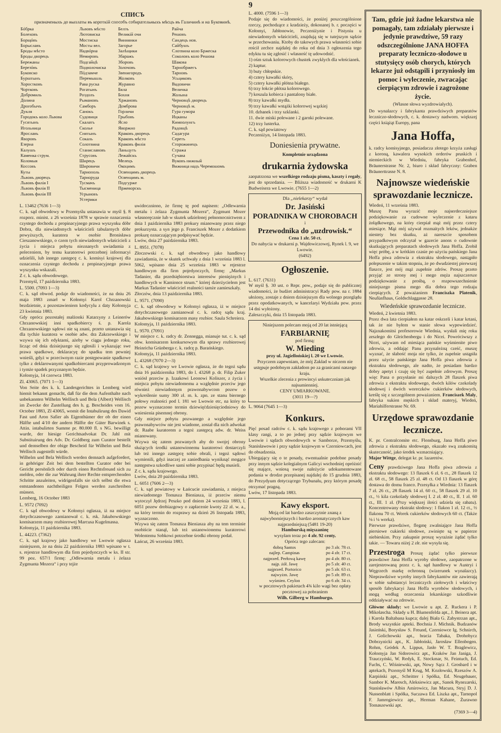9
СПИСЪ
призначеныхъ до выплаты въ короткій способъ собирательныхъ мѣсцъ въ Галичинѣ и на Буковинѣ.
| Бóбрка Болеховъ Борщóвъ Борыславъ Броды мѣсто Броды дворецъ Бережаны Березóвъ Буковско Бурштынъ Хоростковъ Чортковъ Добромиль Долина Дрогобычъ Дукля Городокъ коло Львова Гусятынъ Игольница Ярославъ Яворовъ Езерна Калушъ Каменка струм. Коломыя Коссовъ Куты Львовъ дворецъ Львовъ филія I Львовъ филія II Львовъ филія III | Львовъ мѣсто Лютовиска Мостиска Мосты вел. Надвóрна Немировъ Подгайцѣ Подволочиска Пóдзамче Перемышль Рава руска Рогатынъ Роздолъ Рымановъ Самборъ Санокъ Судовиця Скалатъ Сколье Снятынъ Сокаль Солотвина Станиславовъ Струсовъ Ширецъ Шировичи Тарнополь Тарноруда Тусмачъ Тысменица Угрыновъ Устерики | Белзъ Великій очи Виннянки Загорье Залѣщики Збаражъ Зборовъ Золочовъ Звенигородъ Жолковъ Журавно Бяла Бохня Хржановъ Домброва Горличи Грыбовъ Ясло Яворжно Краковъ дворецъ Краковъ мѣсто Краковъ филія Ланьцутъ Лежайскъ Мелецъ Окоцимъ Освенцимъ дворецъ Освенцимъ м. Подгуржe Пржеворскъ | Райча Решовъ Сандецъ нов. Сайбушъ Слотвина коло Бржеска Соколовъ коло Решова Шакова Тарнобржегъ Тарновъ Усьциковъ Вадовичи Величка Жолына Черновцѣ дворецъ Черновцѣ м. Гура гуморa Ицканы Кимполунгъ Радовцѣ Садагура Серетъ Сторожинецъ Стража Сучава Вуковъ нижный Вижница надъ Черемошомъ |
L. 13462 (7636 1—3)
C. k. sąd obwodowy w Przemyślu ustanawia w myśl §. 8 rozporz. minist. z 26 września 1878 w sprawie oznaczenia czystego dochodu z propinacyjnego prawa wyszynku dóbr Dobra, dla niewiadomych właścicieli tabularnych dóbr powyższych, kuratora w osobie Bronisława Cieszanowskiego, o czem tych niewiadomych właścicieli z życia i miejsca pobytu nieznanych uwiadamia z poleceniem, by temu kuratorowi potrzebnej informacyi udzielili, lub innego zastępcę c. k. komisyi krajowej dla oznaczenia czystego dochodu z propinacyjnego prawa wyszynku wskazali.
Z c. k. sądu obwodowego.
Przemyśl, 17 października 1883.
L. 5500. (7093 1—3)
C. k. sąd obwod. podaje do wiadomości, że na dniu 26 maja 1883 zmarł w Kołomyi Karol Chrzanowski bezdzietnie, z pozostawieniem kodycylu z daty Kołomyja 23 kwietnia 1883.
Gdy oprócz pozostałej małżonki Katarzyny z Leinerów Chrzanowskiej inni spadkobiercy ś. p. Karola Chrzanowskiego sądowi nie są znani, przeto ustanawia się dla tychże kuratora w osobie adw. dra Zakrzewskiego i wzywa się ich edyktami, ażeby w ciągu jednego roku, licząc od dnia dzisiejszego się zgłosili i wykazując swe prawa spadkowe, deklaracyę do spadku tem pewniej wnieśli, gdyż w przeciwnym razie postępowanie spadkowe tylko z deklarowanymi spadkobiercami przyprowadzonym i tymże spadek przyznanym będzie.
Kołomyja, 14 czerwca 1883.
Zl. 43065. (7071 1—3)
Von Seite des k. k. Landesgerichtes in Lemberg wird hiemit bekannt gemacht, daß für die dem Aufenthalte nach unbekannten Wilhelm Wellisch und Bela (Albert) Wellisch im Zwecke der Zustellung des h. g. Bescheides vom 16. October 1883, Zl 43065, womit die Intabulirung des Dawid Fast und Aron Safier als Eigenthümer der ob der einen Hälfte und 4/10 der andern Hälfte der Güter Barwinek s. Attin. intabulirten Summe pr. 80.000 fl. s NG. bewilligt wurde, der hiesige Gerichtsadvokat Dr. Jahl mit Substituirung des Adv. Dr. Goldberg zum Curator bestellt und demselben der obige Bescheid für Wilhelm und Bela Wellisch zugestellt würde.
Wilhelm und Bela Wellisch werden demnach aufgefordert, in gehöriger Zeit bei dem bestellten Curator oder bei Gericht persönlich oder durch einen Rechtsfreund sich zu melden, oder die zur Wahrung ihrer Rechte entsprechenden Schritte anzuleiten, widrigenfalls sie sich selbst die etwa entstandenen nachtheiligen Folgen werden zuschreiben müssen.
Lemberg, 16 October 1883
L. 9572 (7092)
C. k sąd obwodowy w Kołomyi ogłasza, iż na miejsce dotychczasowego zamianował c. k. rsk. Jakubowskiego komisarzem masy rozbiorowej Marcusa Kugelmassa.
Kołomyja, 11 października 1883.
L. 44223. (7362)
C. k. sąd krajowy jako handlowy we Lwowie ogłasza niniejszem, że na dniu 22 października 1883 wpisano w t. s. rejestrze handlowym dla firm pojedynczych w ks. II str. 99 poz. 657/1 firmę: „Odlewarnia metalu i żelaza Zygmunta Mozera“ i przy tejże
uwidoczniono, że firmę tę pod napisem: „Odlewarnia metalu i żelaza Zygmunta Mozera“, Zygmunt Mozer własnoręcznie lub w skutek udzielonej pełnomocnictwem z dnia 1 października 1883 prokury mianowany przez niego prokurzysta. a syn jego p. Franciszek Mozer z dodatkiem prokurę oznaczającym podpisywać będzie.
Lwów, dnia 27 października 1883.
L. 8951. (7078)
Złoczowski c. k. sąd obwodowy jako handlowy zawiadamia, że w skutek uchwały z dnia 1 września 1883 l. 5062, wpisano dnia 25 września 1883 w rejestrze handlowym dla firm pojedynczych, firmę: „Markus Tadanier, dla przedsiębiorstwa interesów pieniężnych i handlowych w Kamionce strum.“ której dzierżycielem jest Markus Tadanier właściciel realności tamże zamieszkały.
Złoczów, dnia 13 października 1883.
L. 9571. (7090)
C. k. sąd obwodowy w Kołomyi ogłasza, iż w miejsce dotychczasowego zamianował c. k. radcę sądu kraj. Jakubowskiego komisarzem masy rozbior. Saula Schreiera.
Kołomyja, 11 października 1883.
L. 9570. (7091)
W miejsce c. k. radcy dr. Zennegga, mianuje tut. c. k. sąd obw. komisarzem konkursowym dla sprawy rozbiorowej Heinricha Grünberga c. k. radcę p. Barańskiego.
Kołomyja, 11 października 1883.
L. 43268 (7070 2—3)
C. k. sąd krajowy we Lwowie ogłasza, że do tegoż sądu dnia 16 października 1883, do l. 43268 p. dr. Filip Zuker wniósł przeciw p. Izaakowi Leonowi Koliszer, z życia i miejsca pobytu niewiadomemu a względnie przeciw jego również niewiadomym prawonabywcom pozew o wykreślenie sumy 300 zł. m. k. zpn. ze stanu biernego połowy realności pod l. 181 we Lwowie etc, na który to pozew wyznaczono termin dziewięćdziesięciodniowy do wniesienia pisemnej obrony.
Gdy miejsce pobytu pozwanego a względnie jego prawonabywców nie jest wiadome, został dla nich adwokat dr. Raabe kuratorem a tegoż zastępcą adw. dr. Weiss mianowany.
Wzywa się zatem pozwanych aby do swojej obrony służących środki ustanowionemu kuratorowi dostarczyli lub też innego zastępcę sobie obrali, i tegoż sądowi wymienili, gdyż inaczej ze zaniedbania wyniknąć mogące następstwa szkodliwe sami sobie przypisać będą musieli.
Z c. k. sądu krajowego.
Lwów, dnia 20 października 1883.
L. 6051 (7606 2—3)
C. k. sąd powiatowy w Łańcucie zawiadamia, z miejsca niewiadomego Tomasza Bieniasza, iż przeciw niemu wytoczył Jędrzej Peszko pod dniem 24 września 1883, l. 6051 pozew drobiazgowy o zapłacenie kwoty 22 zł. w. a., na który termin do rozprawy na dzień 26 listopada 1883, wyznaczono.
Wzywa się zatem Tomasza Bieniasza aby na tem terminie osobiście stanął, lub też ustanowionemu kuratorowi Wolentemu Sobkowi potrzebne środki obrony podał.
Łańcut, 26 września 1883.
L. 4000. (7596 1—3)
Podaje się do wiadomości, że poniżej poszczególnione rzeczy, pochodzące z kradzieży, dokonanej b. r. poczęści w Kołomyi, Jabłonowie, Peczeniżynie i Pistyniu u niewiadomych właścicieli, znajdują się w tutejszym sądzie w przechowaniu. Ktoby do takowych prawa własności sobie rościł zechce najdalej do roku od dnia 3 ogłoszenia tego edyktu tu się zgłosić i własność tę udowodnić.
1) ośm sztuk kolorowych chustek zwykłych dla włościanek.
2) kaptur.
3) buty chłopskie.
4) cztery kawałki skóry,
5) cztery kawałki płótna białego.
6) trzy łokcie płótna kolorowego.
7) koszula kobieca i pantalony białe.
8) trzy kawałki mydła.
9) trzy kawałki wstążki kolorowej wązkiej
10. dzbanek i trzy szklanki.
11. dwie miski polewane i 2 garnki polewane.
12) trzy lusterka.
C. k. sąd powiatowy
Peczeniżyn, 14 listopada 1883.
Doniesienia prywatne.
Kompletnie urządzona
drukarnia żydowska
zaopatrzona we wszelkiego rodzaju pisma, kaszty i regały, jest do sprzedania. — Bliższa wiadomość w drukarni K Budweisera we Lwowie. (7655 1—2)
Dla „nielekarzy“ wydał
Dr. Jasiński
PORADNIKA W CHOROBACH
i
Przewodnika do „uzdrowisk.“
Cena 1 złr. 50 ct.
Do nabycia w drukarni p. Wajdowiczowej, Rynek l. 9, we Lwowie.
(6492)
Ogłoszenie.
L. 617. (7631)
W myśl §. 30 ust. o Repr. pow., podaje się do publicznej wiadomości, że budżet administracyi Rady pow. na r. 1884 ułożony, zostaje z dniem dzisiejszym dla wolnego przeglądu przez opodatkowanych, w kancelaryi Wydziału pow. przez 14 dni wyłożony.
Zaleszczyki, dnia 15 listopada 1883.
Niniejszem polecam moją od 20 lat istniejącą
FARBIARNIĘ
pod firmą:
W. Mieding
przy ul. Jagiellońskiej l. 20 we Lwowie.
Przyczem zapewniam, że mój Zakład w niczem nie ustępuje podobnym zakładom po za granicami naszego kraju.
Wszelkie zlecenia z prowincyi uskuteczniam jak najsumienniej.
CENY UMIARKOWANE.
(3011 19—?)
L. 9064 (7645 1—3)
Konkurs.
Pięć posad radców c. k. sądu krajowego z poborami VII klasy rangi, a to po jednej przy sądzie krajowym we Lwowie i sądach obwodowych w Samborze, Przemyślu, Stanisławowie i przy sądzie krajowym w Czerniowcach, jest do obsadzenia.
Ubiegający się o te posady, ewentualnie podobne posady przy innym sądzie kolegialnym Galicyi wschodniej opróżnić się mające, wniosą swoje należycie udokumentowane podania w drodze przepisanej najdalej do 15 grudnia 1883, do Prezydyum dotyczącego Trybunału, przy którym posadę otrzymać pragną.
Lwów, 17 listopada 1883.
Kawy eksport.
Moją od lat bardzo zaszczytnie znaną z najwyborniejszych i bardzo aromatycznych kaw najprzedniejszą (5481 19-20)
Hamburską mięszaninę
wysyłam teraz po 4 złr. 92 centy.
Oprócz tego zalecam:
| dobrą Santos | po 3 złr. 78 ct. |
| najlep. Campinas | po 4 złr. 17 ct. |
| najprzed. Perłową kawę | po 4 złr. 80 ct. |
| najp. żół. Jawę | po 5 złr. 40 ct. |
| najprzed. Portorico | po 5 złr. 63 ct. |
| najwyżm. Jawę | po 5 złr. 89 ct. |
| wyśmien. Ceylon | po 6 złr. 34 ct. |
w pocztowych pakietach 4¾ kilo wagi bez opłaty pocztowej za pobraniem
Wilh. Gilberg w Hamburgu.
Tam, gdzie już żadne lekarstwa nie pomagały, tam zdziałały pierwsze i jedynie prawdziwe, 59 razy odszczególnione JANA HOFFA preparaty leczniczo-słodowe u stutysięcy osób chorych, których lekarze już odstąpili i przyniosły im pomoc i wyleczenie, zwracając cierpiącym zdrowie i zagrożone życie.
(Własne słowa wyzdrowiałych).
Do wynalazcy i fabrykanta prawdziwych preparatów leczniczo-słodowych, c. k. dostawcy nadworn. większej części książąt Europy, pana
Jana Hoffa,
k. radcy komisyjnego, posiadacza złotego krzyża zasługi z koroną, kawalera wysokich orderów pruskich i niemieckich w Wiedniu, fabryka Grabenhof, Bräunerstrasse Nr. 2, biuro i skład fabryczny: Graben Bräunerttrasse N. 8.
Najnowsze wiedeńskie sprawozdanie lecznicze.
Wiedeń, 11 września 1883.
Muszę Panu wyrazić moje najserdeczniejsze podziękowanie za cudowne wyleczenie z kataru żołądkowego, na który cierpiał mąż mój przez cztery miesiące. Mąż mój używał rozmaitych leków, jednakże niestety bez skutku, aż nareszcie sposobem przypadkowym odczytał w gazecie anons o cudownie skutkujących preparatach słodowych Jana Hoffa. Zrobił więc próbę, a w krótkim czasie po użyciu pańskiego Jana Hoffa piwa zdrowia z ekstraktu słodowego, nastąpiło polepszenie w takim stopniu, że po dwudziestej pierwszej flaszce, jest mój mąż zupełnie zdrów. Proszę przeto przyjąć ze strony mej i mego męża najszczersze podziękowanie z prośbą, o rozpowszechnienie niniejszego pisma mego dla dobra tego rodzaju cierpiących. Z poważaniem Franciszka Platenik, Neufünfhaus, Goldschlaggasse 28.
Wiedeńskie sprawozdanie lecznicze.
Wiedeń, 2 kwietnia 1883.
Przez dwa lata cierpiałem na katar oskrzeli i katar krtani, tak że nie byłem w stanie słowa wypowiedzieć. Najznakomitsi profesorowie Wiednia, wysłali mię roku zeszłego do Gleichenbergu i do Nicei. Powróciwszy z Nicei, używam od miesiąca pańskie wyśmienite piwo zdrowia, a oddając Panu przynależną cześć, muszę wyznać, że słabość moja nie tylko, że zupełnie ustąpiła przez użycie pańskiego Jana Hoffa piwa zdrowia z ekstraktu słodowego, ale nadto, że posiadam bardzo dobry apetyt i czuję się być zupełnie zdrowym. Proszę więc Pana o przysłanie mi dalszych 28 flaszek piwa zdrowia z ekstraktu słodowego, dwóch kilów czekolady słodowej i dwóch woreczków cukierków słodowych, kreślę się z szczególnem poważaniem. Franciszek Maly, fabryka sukien męskich i skład materyj, Wiedeń, Mariahilferstrasse Nr. 69.
Urzędowe sprawozdanie lecznicze.
K. pr. Centralcomite etc. Flensburg, Jana Hoffa piwo zdrowia z ekstraktu słodowego, okazało swą znakomitą skuteczność, jako środek wzmacniający.
Major Wittge, delegat kr. pr. lazaretów.
Ceny prawdziwego Jana Hoffa piwa zdrowia z ekstraktu słodowego: 13 flaszek 6 zł. 6 ct., 28 flaszek 12 zł. 68 ct., 58 flaszek 25 zł. 48 ct. Od 13 flaszek w górę dostawa do domu franco. Przesyłka z Wiednia: 13 flaszek 7 zł. 26 ct., 28 flaszek 14 zł. 60 ct., 58 flaszek 29 zł. 10 ct., ½ kila czekolady słodowej I. 2 zł. 40 ct., II. 1 zł. 60 ct., III. 1 zł. (Przy większej ilości udziela się rabatu). Koncentrowany ekstrakt słodowy: 1 flakon 1 zł. 12 ct., ½ flakonu 70 ct. Worek cukierków słodowych 60 ct. (Także ⅛ i ¼ worka).
Pierwsze prawdziwe, flegmę zwalniające Jana Hoffa piersiowe cukierki słodowe, zwinięte są w papierze niebieskim. Przy zakupnie proszę wyraźnie żądać tylko takie. — Towaru niżej 2 złr. nie wysyła się.
Przestroga Proszę żądać tylko pierwsze prawdziwe Jana Hoffa wyroby słodowe, zaopatrzone w zarejestrowaną przez c. k. sąd handlowy w Austryi i Węgrzech markę ochronną (wizerunek wynalazcy). Nieprawdziwe wyroby innych fabrykantów nie zawierają w sobie substancyi leczniczych ziołowych i właściwy sposób fabrykacyi Jana Hoffa wyrobów słodowych, i mogą według orzeczenia lekarskiego szkodliwie oddziaływać na zdrowie.
Główne składy: we Lwowie u apt. Z. Ruckera i P. Mikolascha. Składy u H. Blumenfelda apt., J. Beisera apt. i Karola Baltabana kupca; dalej Biała G. Zabystrzan apt., Brody wszystkie apteki. Bochnia J. Michnik. Budzanów Jasieński, Borysław S. Freund, Czerniowce Ig. Schnirch, J. Golichowski apt., bracia Tabaka, Drohobycz Dobrzynicki apt., K. Jabłoński, Jarosław Ellenbogen. Rohm, Gródek A. Lippus, Jasło W. T. Braglewicz, Kołomyja Jan Sidorowicz apt., Kraków Jan Janiga, J. Trauczyński, W. Redyk, E. Stockmar, St. Feintuch, Ed. Fuchs, C. Wiśniewski, apt, Nowy Sącz J. Grosbard i w aptekach, Przemyśl M Krug, M. Kozłowski, Rzeszów A. Karpiński apt., Scheitter i Spółka, Ed. Neugebauer, Sambor K. Maresch, Aleksiewicz apt., Sanok Rynezarski, Stanisławów Albin Amirowicz, Jan Macura, Stryj D. J. Nussenblatt i Spółka, Suczawa Ed. Liszka apt., Tarnopol F. Jamrogiewicz apt., Herman Kahane, Żurawno Tomaszewski apt.
(7369 3—4)